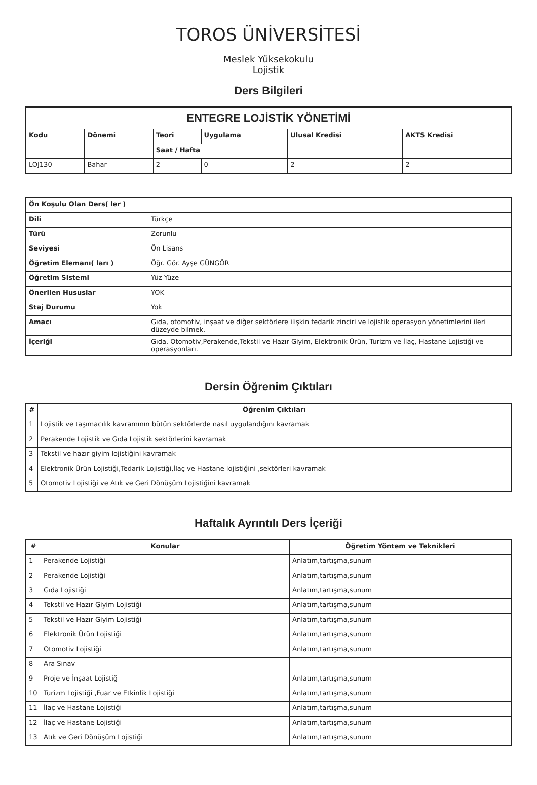TOROS ÜNİVERSİTESİ
Meslek Yüksekokulu
Lojistik
Ders Bilgileri
| ENTEGRE LOJİSTİK YÖNETİMİ | | | | | |
| Kodu | Dönemi | Teori | Uygulama | Ulusal Kredisi | AKTS Kredisi |
| | | Saat / Hafta | | | |
| LOJ130 | Bahar | 2 | 0 | 2 | 2 |
| Ön Koşulu Olan Ders( ler ) | |
| Dili | Türkçe |
| Türü | Zorunlu |
| Seviyesi | Ön Lisans |
| Öğretim Elemanı( ları ) | Öğr. Gör. Ayşe GÜNGÖR |
| Öğretim Sistemi | Yüz Yüze |
| Önerilen Hususlar | YOK |
| Staj Durumu | Yok |
| Amacı | Gıda, otomotiv, inşaat ve diğer sektörlere ilişkin tedarik zinciri ve lojistik operasyon yönetimlerini ileri düzeyde bilmek. |
| İçeriği | Gıda, Otomotiv,Perakende,Tekstil ve Hazır Giyim, Elektronik Ürün, Turizm ve İlaç, Hastane Lojistiği ve operasyonları. |
Dersin Öğrenim Çıktıları
| # | Öğrenim Çıktıları |
| --- | --- |
| 1 | Lojistik ve taşımacılık kavramının bütün sektörlerde nasıl uygulandığını kavramak |
| 2 | Perakende Lojistik ve Gıda Lojistik sektörlerini kavramak |
| 3 | Tekstil ve hazır giyim lojistiğini kavramak |
| 4 | Elektronik Ürün Lojistiği,Tedarik Lojistiği,İlaç ve Hastane lojistiğini ,sektörleri kavramak |
| 5 | Otomotiv Lojistiği ve Atık ve Geri Dönüşüm Lojistiğini kavramak |
Haftalık Ayrıntılı Ders İçeriği
| # | Konular | Öğretim Yöntem ve Teknikleri |
| --- | --- | --- |
| 1 | Perakende Lojistiği | Anlatım,tartışma,sunum |
| 2 | Perakende Lojistiği | Anlatım,tartışma,sunum |
| 3 | Gıda Lojistiği | Anlatım,tartışma,sunum |
| 4 | Tekstil ve Hazır Giyim Lojistiği | Anlatım,tartışma,sunum |
| 5 | Tekstil ve Hazır Giyim Lojistiği | Anlatım,tartışma,sunum |
| 6 | Elektronik Ürün Lojistiği | Anlatım,tartışma,sunum |
| 7 | Otomotiv Lojistiği | Anlatım,tartışma,sunum |
| 8 | Ara Sınav | |
| 9 | Proje ve İnşaat Lojistiğ | Anlatım,tartışma,sunum |
| 10 | Turizm Lojistiği ,Fuar ve Etkinlik Lojistiği | Anlatım,tartışma,sunum |
| 11 | İlaç ve Hastane Lojistiği | Anlatım,tartışma,sunum |
| 12 | İlaç ve Hastane Lojistiği | Anlatım,tartışma,sunum |
| 13 | Atık ve Geri Dönüşüm Lojistiği | Anlatım,tartışma,sunum |